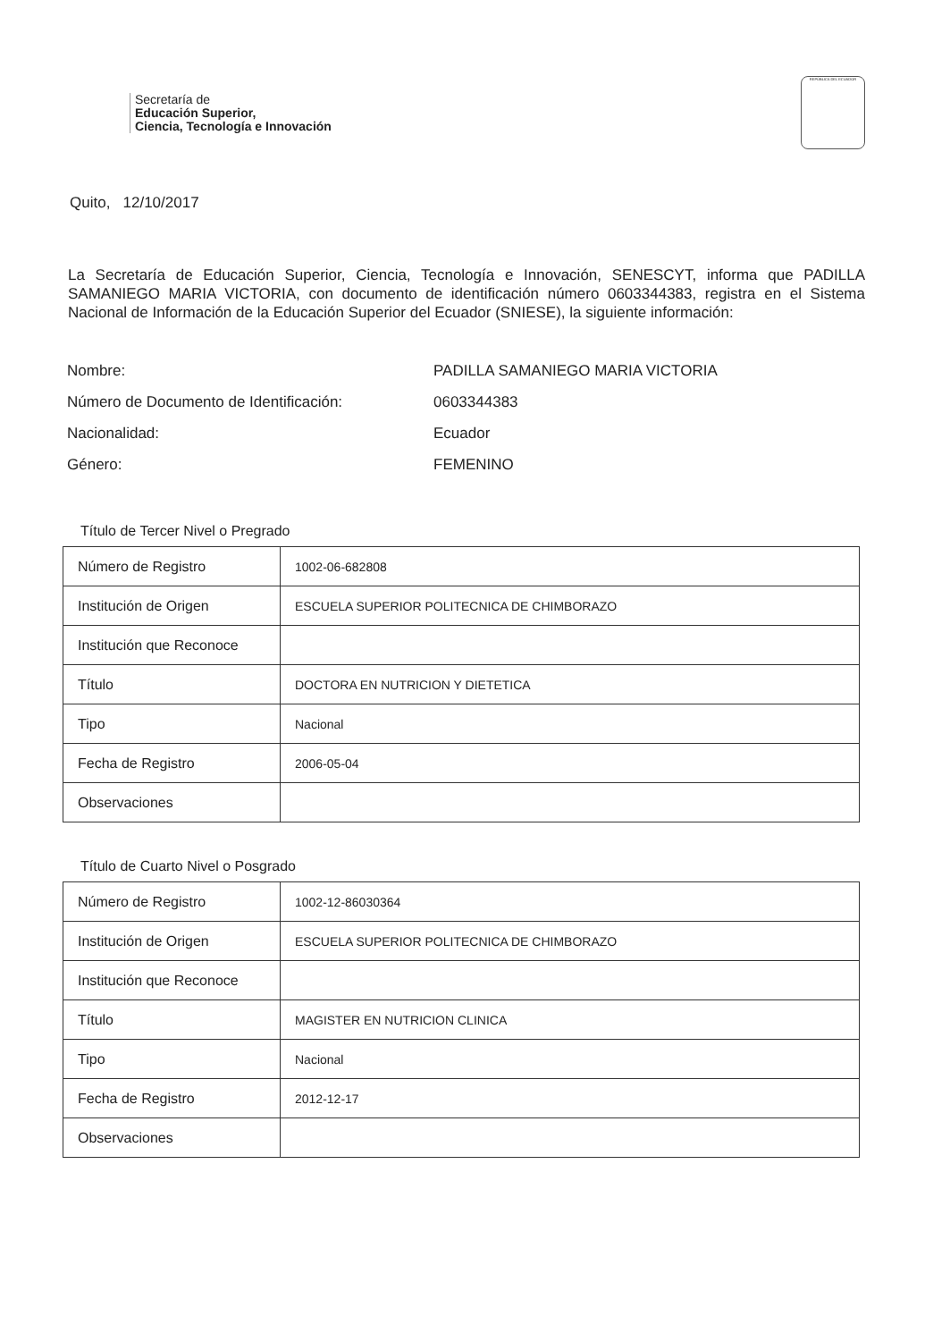Secretaría de
Educación Superior,
Ciencia, Tecnología e Innovación
REPÚBLICA DEL ECUADOR
Quito, 12/10/2017
La Secretaría de Educación Superior, Ciencia, Tecnología e Innovación, SENESCYT, informa que PADILLA SAMANIEGO MARIA VICTORIA, con documento de identificación número 0603344383, registra en el Sistema Nacional de Información de la Educación Superior del Ecuador (SNIESE), la siguiente información:
Nombre: PADILLA SAMANIEGO MARIA VICTORIA
Número de Documento de Identificación: 0603344383
Nacionalidad: Ecuador
Género: FEMENINO
Título de Tercer Nivel o Pregrado
| Número de Registro | 1002-06-682808 |
| Institución de Origen | ESCUELA SUPERIOR POLITECNICA DE CHIMBORAZO |
| Institución que Reconoce | |
| Título | DOCTORA EN NUTRICION Y DIETETICA |
| Tipo | Nacional |
| Fecha de Registro | 2006-05-04 |
| Observaciones | |
Título de Cuarto Nivel o Posgrado
| Número de Registro | 1002-12-86030364 |
| Institución de Origen | ESCUELA SUPERIOR POLITECNICA DE CHIMBORAZO |
| Institución que Reconoce | |
| Título | MAGISTER EN NUTRICION CLINICA |
| Tipo | Nacional |
| Fecha de Registro | 2012-12-17 |
| Observaciones | |